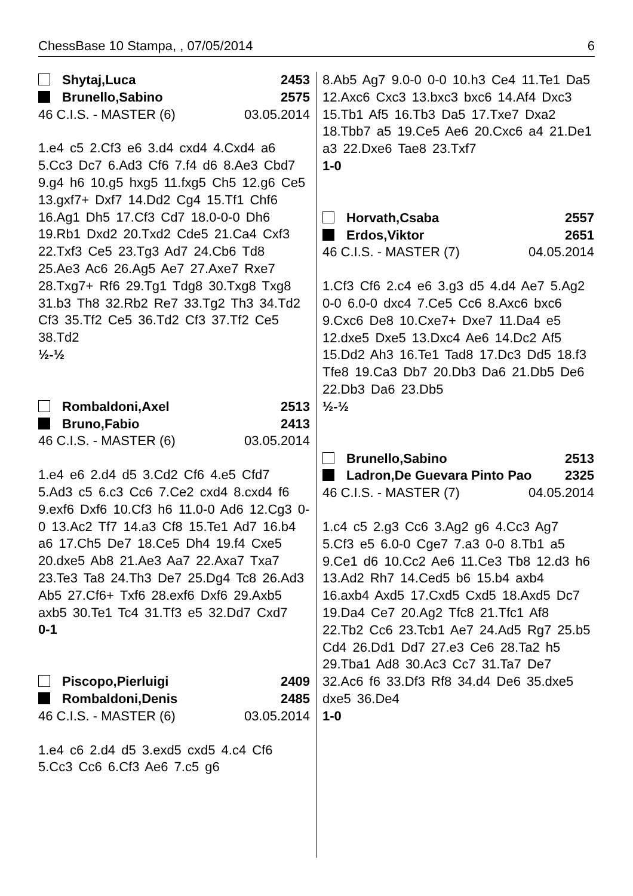ChessBase 10 Stampa, , 07/05/2014 6
Shytaj,Luca 2453
Brunello,Sabino 2575
46 C.I.S. - MASTER (6) 03.05.2014
1.e4 c5 2.Cf3 e6 3.d4 cxd4 4.Cxd4 a6 5.Cc3 Dc7 6.Ad3 Cf6 7.f4 d6 8.Ae3 Cbd7 9.g4 h6 10.g5 hxg5 11.fxg5 Ch5 12.g6 Ce5 13.gxf7+ Dxf7 14.Dd2 Cg4 15.Tf1 Chf6 16.Ag1 Dh5 17.Cf3 Cd7 18.0-0-0 Dh6 19.Rb1 Dxd2 20.Txd2 Cde5 21.Ca4 Cxf3 22.Txf3 Ce5 23.Tg3 Ad7 24.Cb6 Td8 25.Ae3 Ac6 26.Ag5 Ae7 27.Axe7 Rxe7 28.Txg7+ Rf6 29.Tg1 Tdg8 30.Txg8 Txg8 31.b3 Th8 32.Rb2 Re7 33.Tg2 Th3 34.Td2 Cf3 35.Tf2 Ce5 36.Td2 Cf3 37.Tf2 Ce5 38.Td2
½-½
Rombaldoni,Axel 2513
Bruno,Fabio 2413
46 C.I.S. - MASTER (6) 03.05.2014
1.e4 e6 2.d4 d5 3.Cd2 Cf6 4.e5 Cfd7 5.Ad3 c5 6.c3 Cc6 7.Ce2 cxd4 8.cxd4 f6 9.exf6 Dxf6 10.Cf3 h6 11.0-0 Ad6 12.Cg3 0-0 13.Ac2 Tf7 14.a3 Cf8 15.Te1 Ad7 16.b4 a6 17.Ch5 De7 18.Ce5 Dh4 19.f4 Cxe5 20.dxe5 Ab8 21.Ae3 Aa7 22.Axa7 Txa7 23.Te3 Ta8 24.Th3 De7 25.Dg4 Tc8 26.Ad3 Ab5 27.Cf6+ Txf6 28.exf6 Dxf6 29.Axb5 axb5 30.Te1 Tc4 31.Tf3 e5 32.Dd7 Cxd7
0-1
Piscopo,Pierluigi 2409
Rombaldoni,Denis 2485
46 C.I.S. - MASTER (6) 03.05.2014
1.e4 c6 2.d4 d5 3.exd5 cxd5 4.c4 Cf6 5.Cc3 Cc6 6.Cf3 Ae6 7.c5 g6
8.Ab5 Ag7 9.0-0 0-0 10.h3 Ce4 11.Te1 Da5 12.Axc6 Cxc3 13.bxc3 bxc6 14.Af4 Dxc3 15.Tb1 Af5 16.Tb3 Da5 17.Txe7 Dxa2 18.Tbb7 a5 19.Ce5 Ae6 20.Cxc6 a4 21.De1 a3 22.Dxe6 Tae8 23.Txf7
1-0
Horvath,Csaba 2557
Erdos,Viktor 2651
46 C.I.S. - MASTER (7) 04.05.2014
1.Cf3 Cf6 2.c4 e6 3.g3 d5 4.d4 Ae7 5.Ag2 0-0 6.0-0 dxc4 7.Ce5 Cc6 8.Axc6 bxc6 9.Cxc6 De8 10.Cxe7+ Dxe7 11.Da4 e5 12.dxe5 Dxe5 13.Dxc4 Ae6 14.Dc2 Af5 15.Dd2 Ah3 16.Te1 Tad8 17.Dc3 Dd5 18.f3 Tfe8 19.Ca3 Db7 20.Db3 Da6 21.Db5 De6 22.Db3 Da6 23.Db5
½-½
Brunello,Sabino 2513
Ladron,De Guevara Pinto Pao 2325
46 C.I.S. - MASTER (7) 04.05.2014
1.c4 c5 2.g3 Cc6 3.Ag2 g6 4.Cc3 Ag7 5.Cf3 e5 6.0-0 Cge7 7.a3 0-0 8.Tb1 a5 9.Ce1 d6 10.Cc2 Ae6 11.Ce3 Tb8 12.d3 h6 13.Ad2 Rh7 14.Ced5 b6 15.b4 axb4 16.axb4 Axd5 17.Cxd5 Cxd5 18.Axd5 Dc7 19.Da4 Ce7 20.Ag2 Tfc8 21.Tfc1 Af8 22.Tb2 Cc6 23.Tcb1 Ae7 24.Ad5 Rg7 25.b5 Cd4 26.Dd1 Dd7 27.e3 Ce6 28.Ta2 h5 29.Tba1 Ad8 30.Ac3 Cc7 31.Ta7 De7 32.Ac6 f6 33.Df3 Rf8 34.d4 De6 35.dxe5 dxe5 36.De4
1-0